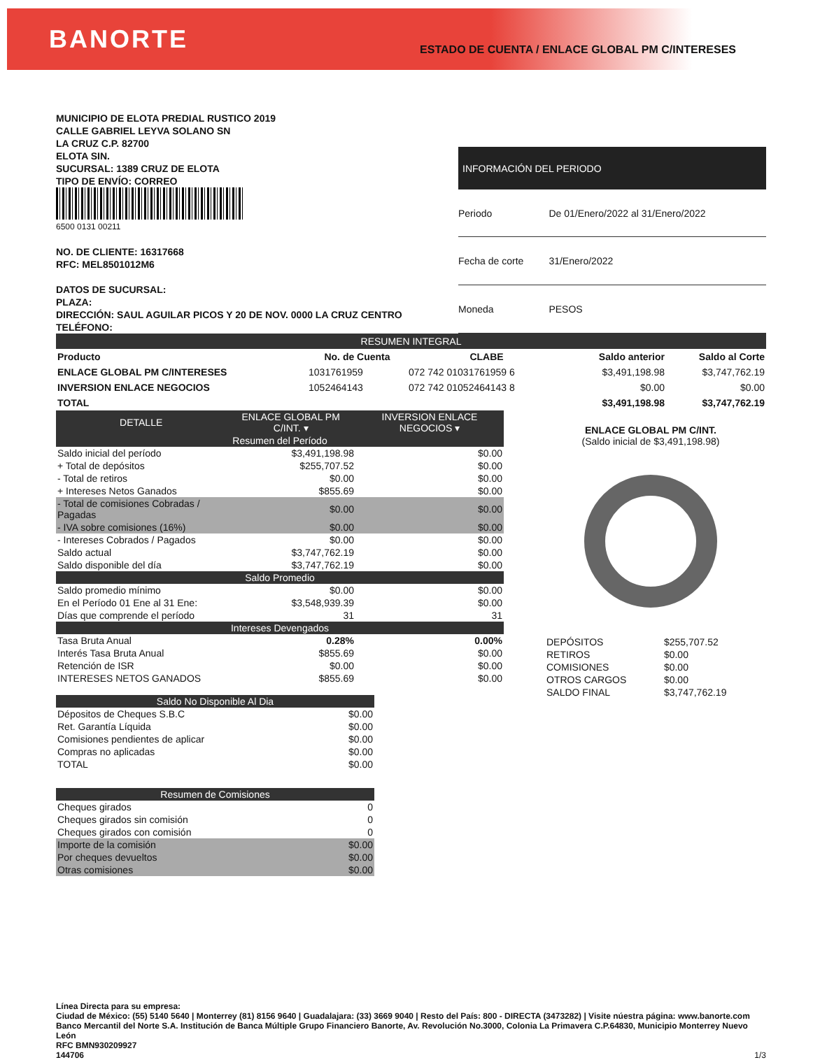BANORTE
ESTADO DE CUENTA / ENLACE GLOBAL PM C/INTERESES
MUNICIPIO DE ELOTA PREDIAL RUSTICO 2019
CALLE GABRIEL LEYVA SOLANO SN
LA CRUZ C.P. 82700
ELOTA SIN.
SUCURSAL: 1389 CRUZ DE ELOTA
TIPO DE ENVÍO: CORREO
6500 0131 00211
NO. DE CLIENTE: 16317668
RFC: MEL8501012M6
DATOS DE SUCURSAL:
PLAZA:
DIRECCIÓN: SAUL AGUILAR PICOS Y 20 DE NOV. 0000 LA CRUZ CENTRO
TELÉFONO:
| INFORMACIÓN DEL PERIODO | |
| --- | --- |
| Periodo | De 01/Enero/2022 al 31/Enero/2022 |
| Fecha de corte | 31/Enero/2022 |
| Moneda | PESOS |
| RESUMEN INTEGRAL | | | | |
| Producto | No. de Cuenta | CLABE | Saldo anterior | Saldo al Corte |
| ENLACE GLOBAL PM C/INTERESES | 1031761959 | 072 742 01031761959 6 | $3,491,198.98 | $3,747,762.19 |
| INVERSION ENLACE NEGOCIOS | 1052464143 | 072 742 01052464143 8 | $0.00 | $0.00 |
| TOTAL | | | $3,491,198.98 | $3,747,762.19 |
| DETALLE | ENLACE GLOBAL PM C/INT. ▾ | INVERSION ENLACE NEGOCIOS ▾ |
| Resumen del Período | | |
| Saldo inicial del período | $3,491,198.98 | $0.00 |
| + Total de depósitos | $255,707.52 | $0.00 |
| - Total de retiros | $0.00 | $0.00 |
| + Intereses Netos Ganados | $855.69 | $0.00 |
| - Total de comisiones Cobradas / Pagadas | $0.00 | $0.00 |
| - IVA sobre comisiones (16%) | $0.00 | $0.00 |
| - Intereses Cobrados / Pagados | $0.00 | $0.00 |
| Saldo actual | $3,747,762.19 | $0.00 |
| Saldo disponible del día | $3,747,762.19 | $0.00 |
| Saldo Promedio | | |
| Saldo promedio mínimo | $0.00 | $0.00 |
| En el Período 01 Ene al 31 Ene: | $3,548,939.39 | $0.00 |
| Días que comprende el período | 31 | 31 |
| Intereses Devengados | | |
| Tasa Bruta Anual | 0.28% | 0.00% |
| Interés Tasa Bruta Anual | $855.69 | $0.00 |
| Retención de ISR | $0.00 | $0.00 |
| INTERESES NETOS GANADOS | $855.69 | $0.00 |
| Saldo No Disponible Al Dia | |
| Dépositos de Cheques S.B.C | $0.00 |
| Ret. Garantía Líquida | $0.00 |
| Comisiones pendientes de aplicar | $0.00 |
| Compras no aplicadas | $0.00 |
| TOTAL | $0.00 |
| Resumen de Comisiones | |
| Cheques girados | 0 |
| Cheques girados sin comisión | 0 |
| Cheques girados con comisión | 0 |
| Importe de la comisión | $0.00 |
| Por cheques devueltos | $0.00 |
| Otras comisiones | $0.00 |
ENLACE GLOBAL PM C/INT.
(Saldo inicial de $3,491,198.98)
| DEPÓSITOS | $255,707.52 |
| RETIROS | $0.00 |
| COMISIONES | $0.00 |
| OTROS CARGOS | $0.00 |
| SALDO FINAL | $3,747,762.19 |
Línea Directa para su empresa:
Ciudad de México: (55) 5140 5640 | Monterrey (81) 8156 9640 | Guadalajara: (33) 3669 9040 | Resto del País: 800 - DIRECTA (3473282) | Visite núestra página: www.banorte.com
Banco Mercantil del Norte S.A. Institución de Banca Múltiple Grupo Financiero Banorte, Av. Revolución No.3000, Colonia La Primavera C.P.64830, Municipio Monterrey Nuevo León
RFC BMN930209927
144706 1/3